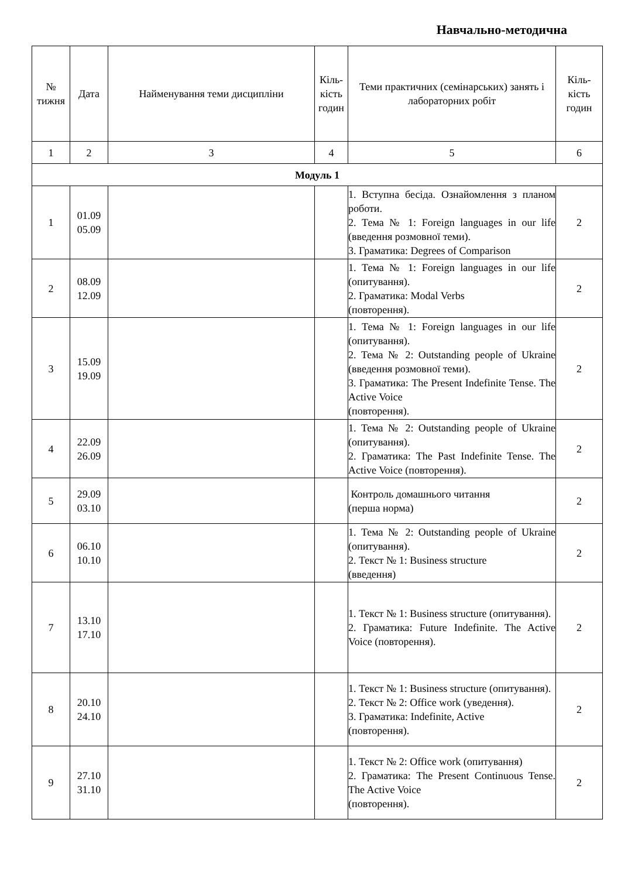Навчально-методична
| № тижня | Дата | Найменування теми дисципліни | Кіль- кість годин | Теми практичних (семінарських) занять і лабораторних робіт | Кіль- кість годин |
| --- | --- | --- | --- | --- | --- |
| 1 | 2 | 3 | 4 | 5 | 6 |
| Модуль 1 | | | | | |
| 1 | 01.09 05.09 | | | 1. Вступна бесіда. Ознайомлення з планом роботи. 2. Тема № 1: Foreign languages in our life (введення розмовної теми). 3. Граматика: Degrees of Comparison | 2 |
| 2 | 08.09 12.09 | | | 1. Тема № 1: Foreign languages in our life (опитування). 2. Граматика: Modal Verbs (повторення). | 2 |
| 3 | 15.09 19.09 | | | 1. Тема № 1: Foreign languages in our life (опитування). 2. Тема № 2: Outstanding people of Ukraine (введення розмовної теми). 3. Граматика: The Present Indefinite Tense. The Active Voice (повторення). | 2 |
| 4 | 22.09 26.09 | | | 1. Тема № 2: Outstanding people of Ukraine (опитування). 2. Граматика: The Past Indefinite Tense. The Active Voice (повторення). | 2 |
| 5 | 29.09 03.10 | | | Контроль домашнього читання (перша норма) | 2 |
| 6 | 06.10 10.10 | | | 1. Тема № 2: Outstanding people of Ukraine (опитування). 2. Текст № 1: Business structure (введення) | 2 |
| 7 | 13.10 17.10 | | | 1. Текст № 1: Business structure (опитування). 2. Граматика: Future Indefinite. The Active Voice (повторення). | 2 |
| 8 | 20.10 24.10 | | | 1. Текст № 1: Business structure (опитування). 2. Текст № 2: Office work (уведення). 3. Граматика: Indefinite, Active (повторення). | 2 |
| 9 | 27.10 31.10 | | | 1. Текст № 2: Office work (опитування) 2. Граматика: The Present Continuous Tense. The Active Voice (повторення). | 2 |